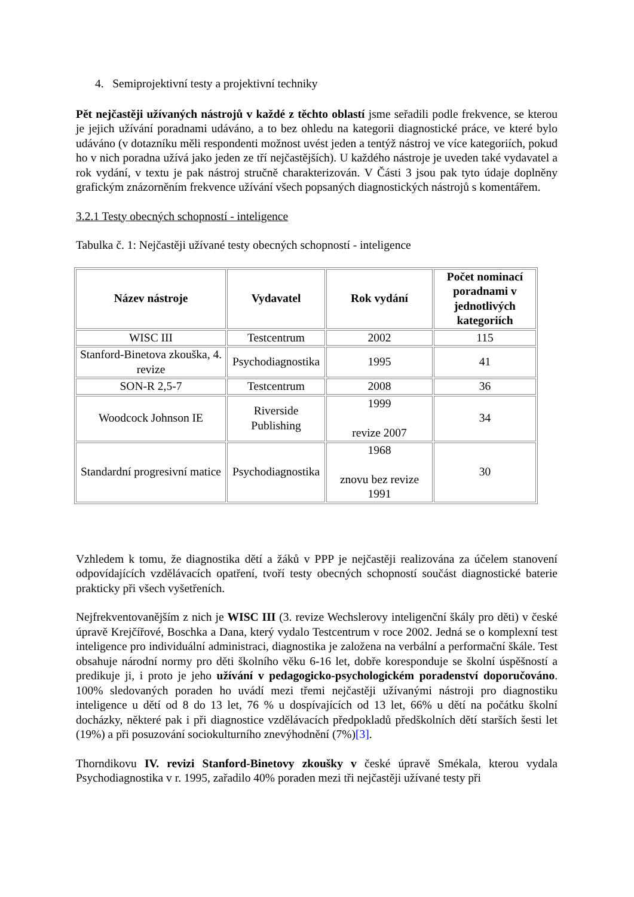4. Semiprojektivní testy a projektivní techniky
Pět nejčastěji užívaných nástrojů v každé z těchto oblastí jsme seřadili podle frekvence, se kterou je jejich užívání poradnami udáváno, a to bez ohledu na kategorii diagnostické práce, ve které bylo udáváno (v dotazníku měli respondenti možnost uvést jeden a tentýž nástroj ve více kategoriích, pokud ho v nich poradna užívá jako jeden ze tří nejčastějších). U každého nástroje je uveden také vydavatel a rok vydání, v textu je pak nástroj stručně charakterizován. V Části 3 jsou pak tyto údaje doplněny grafickým znázorněním frekvence užívání všech popsaných diagnostických nástrojů s komentářem.
3.2.1 Testy obecných schopností - inteligence
Tabulka č. 1: Nejčastěji užívané testy obecných schopností - inteligence
| Název nástroje | Vydavatel | Rok vydání | Počet nominací poradnami v jednotlivých kategoriích |
| --- | --- | --- | --- |
| WISC III | Testcentrum | 2002 | 115 |
| Stanford-Binetova zkouška, 4. revize | Psychodiagnostika | 1995 | 41 |
| SON-R 2,5-7 | Testcentrum | 2008 | 36 |
| Woodcock Johnson IE | Riverside Publishing | 1999 revize 2007 | 34 |
| Standardní progresivní matice | Psychodiagnostika | 1968 znovu bez revize 1991 | 30 |
Vzhledem k tomu, že diagnostika dětí a žáků v PPP je nejčastěji realizována za účelem stanovení odpovídajících vzdělávacích opatření, tvoří testy obecných schopností součást diagnostické baterie prakticky při všech vyšetřeních.
Nejfrekventovanějším z nich je WISC III (3. revize Wechslerovy inteligenční škály pro děti) v české úpravě Krejčířové, Boschka a Dana, který vydalo Testcentrum v roce 2002. Jedná se o komplexní test inteligence pro individuální administraci, diagnostika je založena na verbální a performační škále. Test obsahuje národní normy pro děti školního věku 6-16 let, dobře koresponduje se školní úspěšností a predikuje ji, i proto je jeho užívání v pedagogicko-psychologickém poradenství doporučováno. 100% sledovaných poraden ho uvádí mezi třemi nejčastěji užívanými nástroji pro diagnostiku inteligence u dětí od 8 do 13 let, 76 % u dospívajících od 13 let, 66% u dětí na počátku školní docházky, některé pak i při diagnostice vzdělávacích předpokladů předškolních dětí starších šesti let (19%) a při posuzování sociokulturního znevýhodnění (7%)[3].
Thorndikovu IV. revizi Stanford-Binetovy zkoušky v české úpravě Smékala, kterou vydala Psychodiagnostika v r. 1995, zařadilo 40% poraden mezi tři nejčastěji užívané testy při